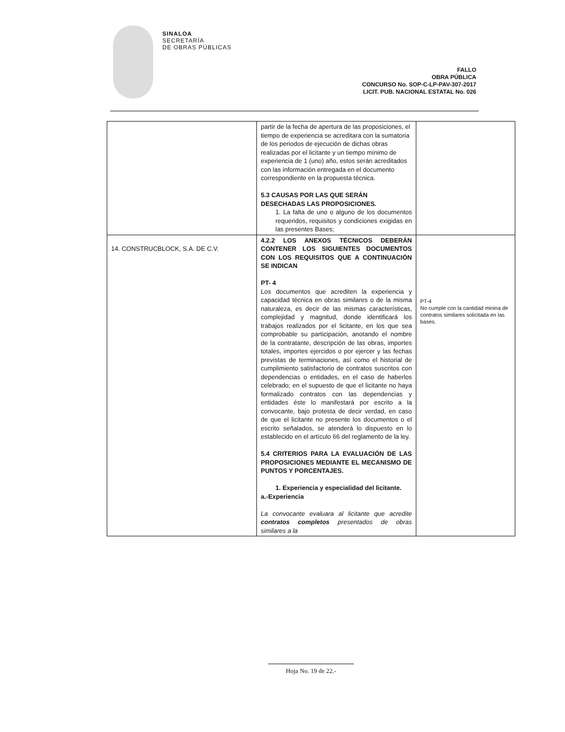SINALOA
SECRETARÍA
DE OBRAS PÚBLICAS
FALLO
OBRA PÚBLICA
CONCURSO No. SOP-C-LP-PAV-307-2017
LICIT. PUB. NACIONAL ESTATAL No. 026
| | partir de la fecha de apertura de las proposiciones, el tiempo de experiencia se acreditara con la sumatoria de los periodos de ejecución de dichas obras realizadas por el licitante y un tiempo mínimo de experiencia de 1 (uno) año, estos serán acreditados con las información entregada en el documento correspondiente en la propuesta técnica. 5.3 CAUSAS POR LAS QUE SERÁN DESECHADAS LAS PROPOSICIONES. 1. La falta de uno o alguno de los documentos requeridos, requisitos y condiciones exigidas en las presentes Bases; | |
| 14. CONSTRUCBLOCK, S.A. DE C.V. | 4.2.2 LOS ANEXOS TÉCNICOS DEBERÁN CONTENER LOS SIGUIENTES DOCUMENTOS CON LOS REQUISITOS QUE A CONTINUACIÓN SE INDICAN PT- 4 Los documentos que acrediten la experiencia y capacidad técnica en obras similares o de la misma naturaleza, es decir de las mismas características, complejidad y magnitud, donde identificará los trabajos realizados por el licitante, en los que sea comprobable su participación, anotando el nombre de la contratante, descripción de las obras, importes totales, importes ejercidos o por ejercer y las fechas previstas de terminaciones, así como el historial de cumplimiento satisfactorio de contratos suscritos con dependencias o entidades, en el caso de haberlos celebrado; en el supuesto de que el licitante no haya formalizado contratos con las dependencias y entidades éste lo manifestará por escrito a la convocante, bajo protesta de decir verdad, en caso de que el licitante no presente los documentos o el escrito señalados, se atenderá lo dispuesto en lo establecido en el artículo 66 del reglamento de la ley. 5.4 CRITERIOS PARA LA EVALUACIÓN DE LAS PROPOSICIONES MEDIANTE EL MECANISMO DE PUNTOS Y PORCENTAJES. 1. Experiencia y especialidad del licitante. a.-Experiencia La convocante evaluara al licitante que acredite contratos completos presentados de obras similares a la | PT-4 No cumple con la cantidad minina de contratos similares solicitada en las bases. |
Hoja No. 19 de 22.-